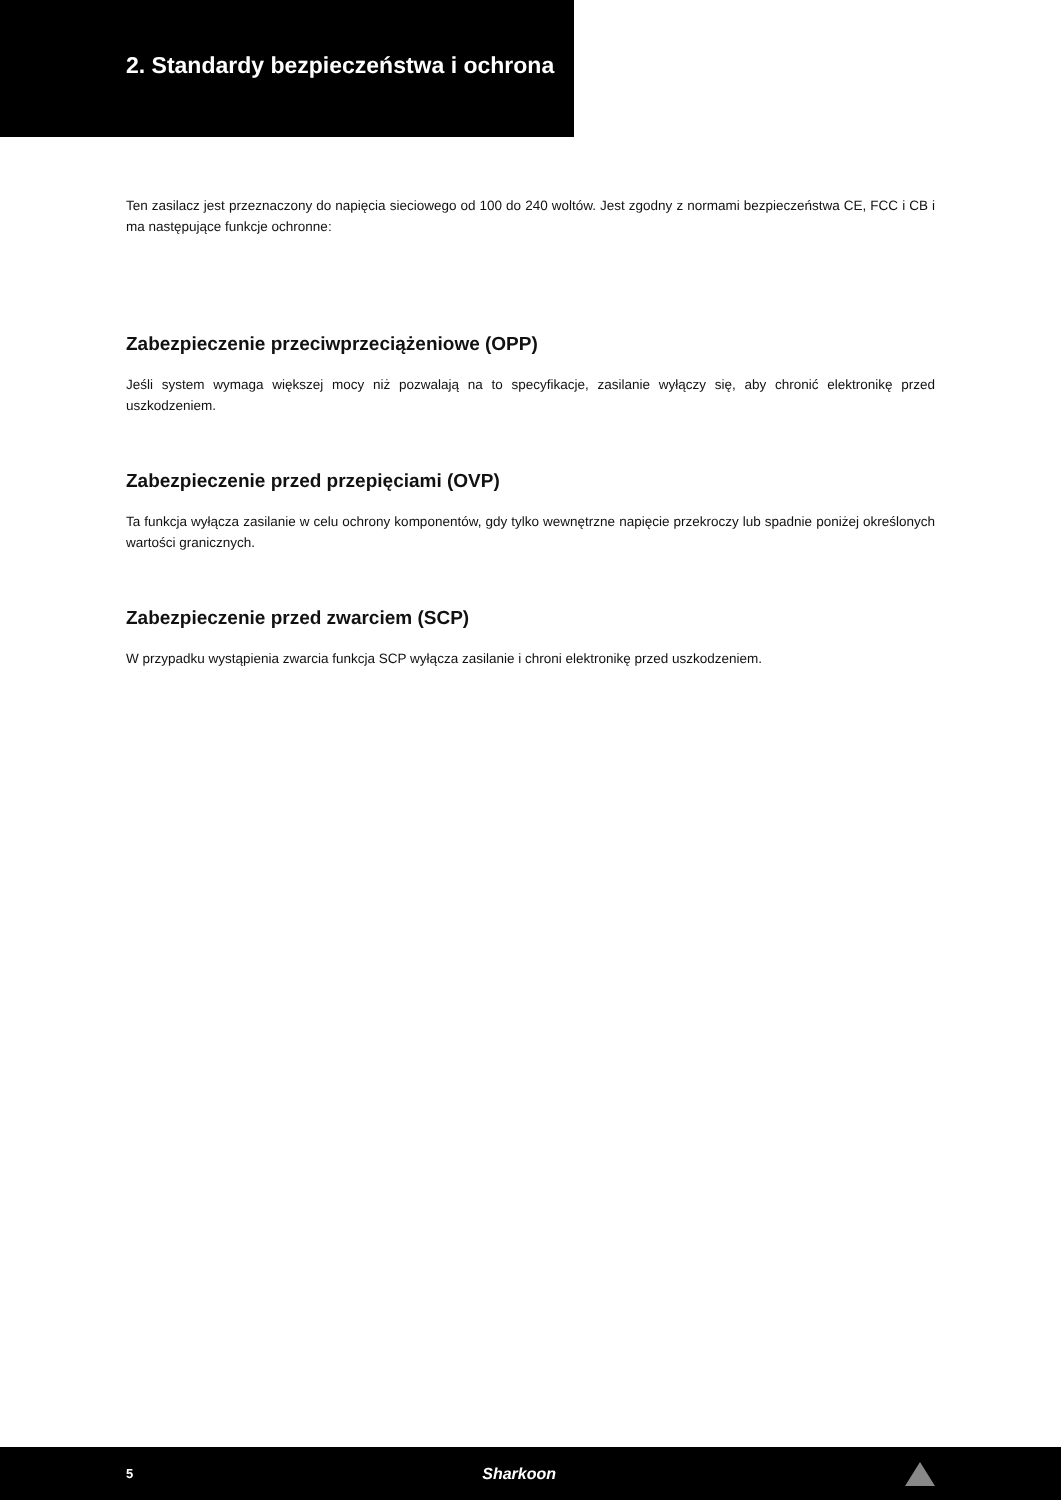2. Standardy bezpieczeństwa i ochrona
Ten zasilacz jest przeznaczony do napięcia sieciowego od 100 do 240 woltów. Jest zgodny z normami bezpieczeństwa CE, FCC i CB i ma następujące funkcje ochronne:
Zabezpieczenie przeciwprzeciążeniowe (OPP)
Jeśli system wymaga większej mocy niż pozwalają na to specyfikacje, zasilanie wyłączy się, aby chronić elektronikę przed uszkodzeniem.
Zabezpieczenie przed przepięciami (OVP)
Ta funkcja wyłącza zasilanie w celu ochrony komponentów, gdy tylko wewnętrzne napięcie przekroczy lub spadnie poniżej określonych wartości granicznych.
Zabezpieczenie przed zwarciem (SCP)
W przypadku wystąpienia zwarcia funkcja SCP wyłącza zasilanie i chroni elektronikę przed uszkodzeniem.
5 Sharkoon